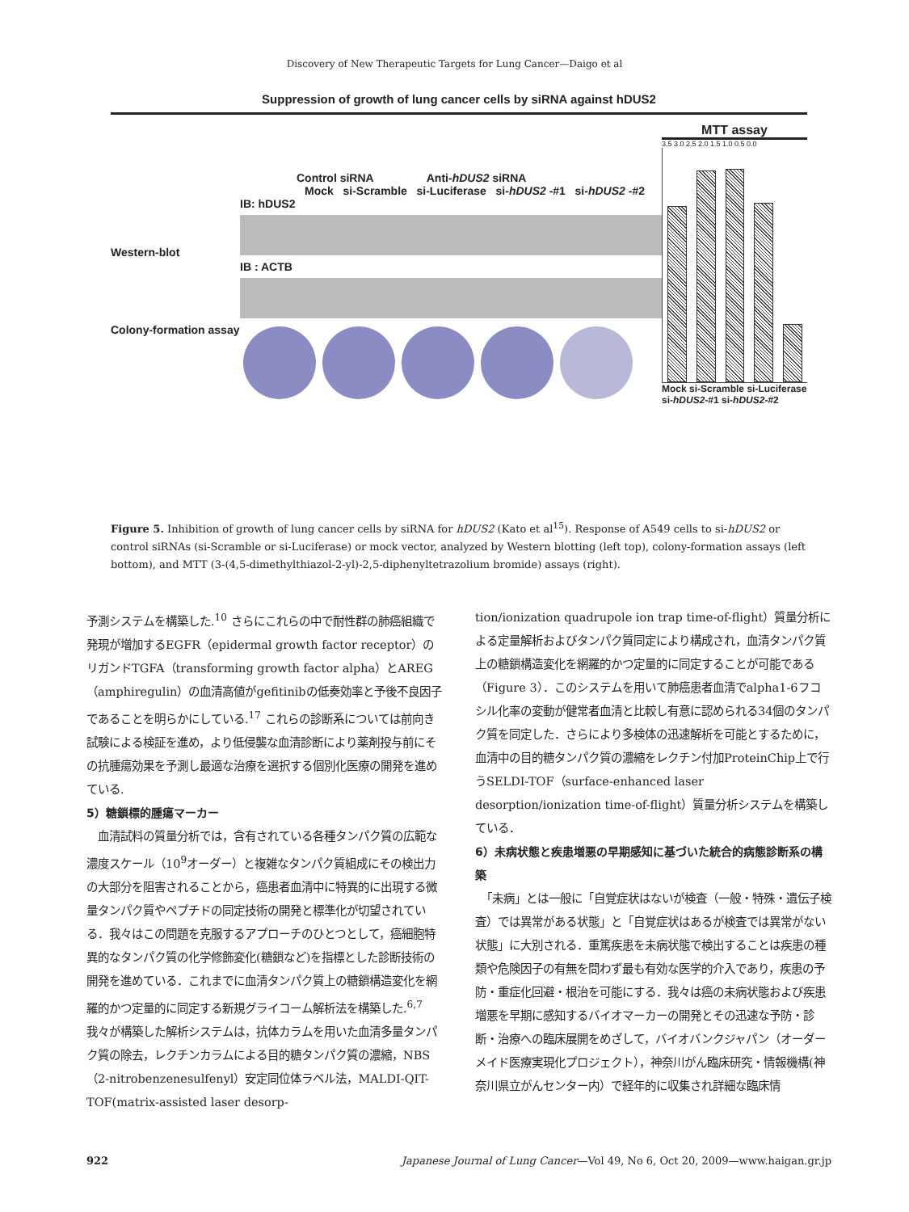Discovery of New Therapeutic Targets for Lung Cancer—Daigo et al
Suppression of growth of lung cancer cells by siRNA against hDUS2
Control siRNA Anti-hDUS2 siRNA
Mock si-Scramble si-Luciferase si-hDUS2 -#1 si-hDUS2 -#2
Western-blot
IB: hDUS2
IB : ACTB
Colony-formation assay
MTT assay
3.5 3.0 2.5 2.0 1.5 1.0 0.5 0.0
Mock si-Scramble si-Luciferase si-hDUS2-#1 si-hDUS2-#2
Figure 5. Inhibition of growth of lung cancer cells by siRNA for hDUS2 (Kato et al<sup>15</sup>). Response of A549 cells to si-hDUS2 or control siRNAs (si-Scramble or si-Luciferase) or mock vector, analyzed by Western blotting (left top), colony-formation assays (left bottom), and MTT (3-(4,5-dimethylthiazol-2-yl)-2,5-diphenyltetrazolium bromide) assays (right).
予測システムを構築した.<sup>10</sup> さらにこれらの中で耐性群の肺癌組織で発現が増加するEGFR（epidermal growth factor receptor）のリガンドTGFA（transforming growth factor alpha）とAREG（amphiregulin）の血清高値がgefitinibの低奏効率と予後不良因子であることを明らかにしている.<sup>17</sup> これらの診断系については前向き試験による検証を進め，より低侵襲な血清診断により薬剤投与前にその抗腫瘍効果を予測し最適な治療を選択する個別化医療の開発を進めている.
5）糖鎖標的腫瘍マーカー
　血清試料の質量分析では，含有されている各種タンパク質の広範な濃度スケール（10<sup>9</sup>オーダー）と複雑なタンパク質組成にその検出力の大部分を阻害されることから，癌患者血清中に特異的に出現する微量タンパク質やペプチドの同定技術の開発と標準化が切望されている．我々はこの問題を克服するアプローチのひとつとして，癌細胞特異的なタンパク質の化学修飾変化(糖鎖など)を指標とした診断技術の開発を進めている．これまでに血清タンパク質上の糖鎖構造変化を網羅的かつ定量的に同定する新規グライコーム解析法を構築した.<sup>6,7</sup> 我々が構築した解析システムは，抗体カラムを用いた血清多量タンパク質の除去，レクチンカラムによる目的糖タンパク質の濃縮，NBS（2-nitrobenzenesulfenyl）安定同位体ラベル法，MALDI-QIT-TOF(matrix-assisted laser desorp-
tion/ionization quadrupole ion trap time-of-flight）質量分析による定量解析およびタンパク質同定により構成され，血清タンパク質上の糖鎖構造変化を網羅的かつ定量的に同定することが可能である（Figure 3）．このシステムを用いて肺癌患者血清でalpha1-6フコシル化率の変動が健常者血清と比較し有意に認められる34個のタンパク質を同定した．さらにより多検体の迅速解析を可能とするために，血清中の目的糖タンパク質の濃縮をレクチン付加ProteinChip上で行うSELDI-TOF（surface-enhanced laser desorption/ionization time-of-flight）質量分析システムを構築している．
6）未病状態と疾患増悪の早期感知に基づいた統合的病態診断系の構築
　「未病」とは一般に「自覚症状はないが検査（一般・特殊・遺伝子検査）では異常がある状態」と「自覚症状はあるが検査では異常がない状態」に大別される．重篤疾患を未病状態で検出することは疾患の種類や危険因子の有無を問わず最も有効な医学的介入であり，疾患の予防・重症化回避・根治を可能にする．我々は癌の未病状態および疾患増悪を早期に感知するバイオマーカーの開発とその迅速な予防・診断・治療への臨床展開をめざして，バイオバンクジャパン（オーダーメイド医療実現化プロジェクト），神奈川がん臨床研究・情報機構(神奈川県立がんセンター内）で経年的に収集され詳細な臨床情
922 Japanese Journal of Lung Cancer—Vol 49, No 6, Oct 20, 2009—www.haigan.gr.jp